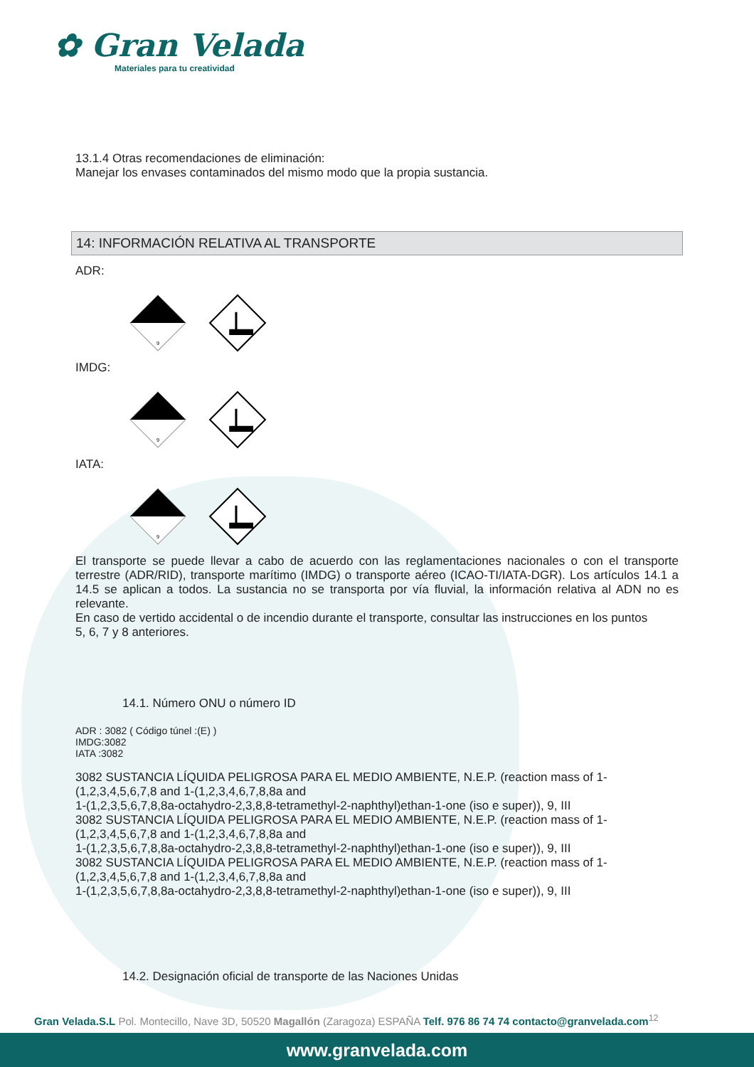✿ Gran Velada
Materiales para tu creatividad
13.1.4 Otras recomendaciones de eliminación:
Manejar los envases contaminados del mismo modo que la propia sustancia.
14: INFORMACIÓN RELATIVA AL TRANSPORTE
ADR:
9
IMDG:
9
IATA:
9
El transporte se puede llevar a cabo de acuerdo con las reglamentaciones nacionales o con el transporte terrestre (ADR/RID), transporte marítimo (IMDG) o transporte aéreo (ICAO-TI/IATA-DGR). Los artículos 14.1 a 14.5 se aplican a todos. La sustancia no se transporta por vía fluvial, la información relativa al ADN no es relevante.
En caso de vertido accidental o de incendio durante el transporte, consultar las instrucciones en los puntos
5, 6, 7 y 8 anteriores.
14.1. Número ONU o número ID
ADR : 3082 ( Código túnel :(E) )
IMDG:3082
IATA :3082
3082 SUSTANCIA LÍQUIDA PELIGROSA PARA EL MEDIO AMBIENTE, N.E.P. (reaction mass of 1-(1,2,3,4,5,6,7,8 and 1-(1,2,3,4,6,7,8,8a and
1-(1,2,3,5,6,7,8,8a-octahydro-2,3,8,8-tetramethyl-2-naphthyl)ethan-1-one (iso e super)), 9, III
3082 SUSTANCIA LÍQUIDA PELIGROSA PARA EL MEDIO AMBIENTE, N.E.P. (reaction mass of 1-(1,2,3,4,5,6,7,8 and 1-(1,2,3,4,6,7,8,8a and
1-(1,2,3,5,6,7,8,8a-octahydro-2,3,8,8-tetramethyl-2-naphthyl)ethan-1-one (iso e super)), 9, III
3082 SUSTANCIA LÍQUIDA PELIGROSA PARA EL MEDIO AMBIENTE, N.E.P. (reaction mass of 1-(1,2,3,4,5,6,7,8 and 1-(1,2,3,4,6,7,8,8a and
1-(1,2,3,5,6,7,8,8a-octahydro-2,3,8,8-tetramethyl-2-naphthyl)ethan-1-one (iso e super)), 9, III
14.2. Designación oficial de transporte de las Naciones Unidas
Gran Velada.S.L Pol. Montecillo, Nave 3D, 50520 Magallón (Zaragoza) ESPAÑA Telf. 976 86 74 74 contacto@granvelada.com<sup>12</sup>
www.granvelada.com